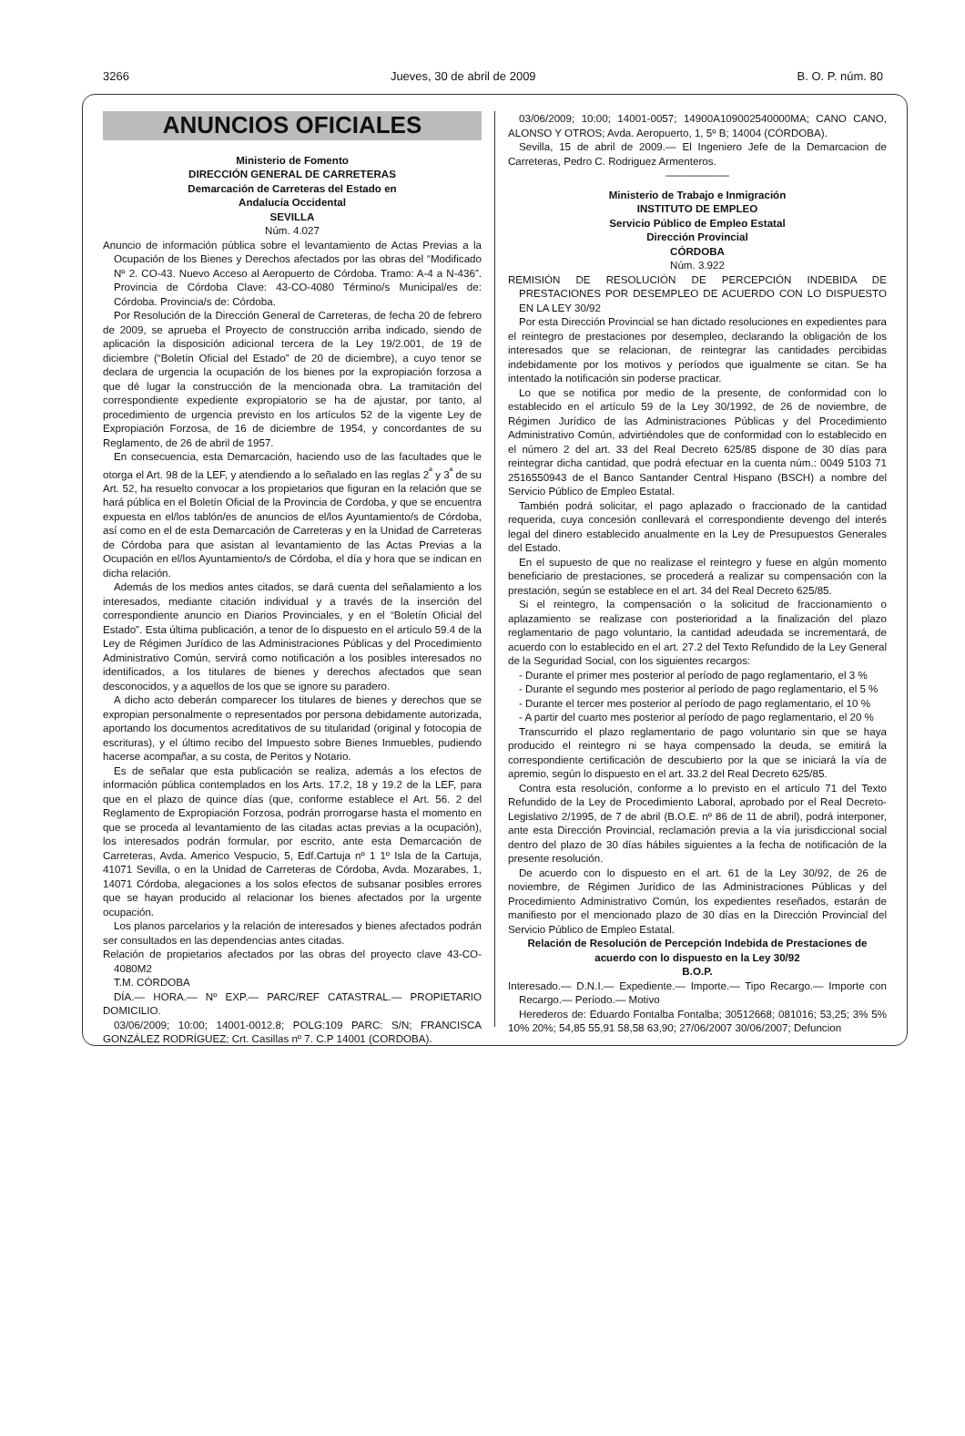3266 Jueves, 30 de abril de 2009 B. O. P. núm. 80
ANUNCIOS OFICIALES
Ministerio de Fomento
DIRECCIÓN GENERAL DE CARRETERAS
Demarcación de Carreteras del Estado en
Andalucía Occidental
SEVILLA
Núm. 4.027
Anuncio de información pública sobre el levantamiento de Actas Previas a la Ocupación de los Bienes y Derechos afectados por las obras del “Modificado Nº 2. CO-43. Nuevo Acceso al Aeropuerto de Córdoba. Tramo: A-4 a N-436”. Provincia de Córdoba Clave: 43-CO-4080 Término/s Municipal/es de: Córdoba. Provincia/s de: Córdoba.
Por Resolución de la Dirección General de Carreteras, de fecha 20 de febrero de 2009, se aprueba el Proyecto de construcción arriba indicado, siendo de aplicación la disposición adicional tercera de la Ley 19/2.001, de 19 de diciembre (“Boletín Oficial del Estado” de 20 de diciembre), a cuyo tenor se declara de urgencia la ocupación de los bienes por la expropiación forzosa a que dé lugar la construcción de la mencionada obra. La tramitación del correspondiente expediente expropiatorio se ha de ajustar, por tanto, al procedimiento de urgencia previsto en los artículos 52 de la vigente Ley de Expropiación Forzosa, de 16 de diciembre de 1954, y concordantes de su Reglamento, de 26 de abril de 1957.
En consecuencia, esta Demarcación, haciendo uso de las facultades que le otorga el Art. 98 de la LEF, y atendiendo a lo señalado en las reglas 2<sup>ª</sup> y 3<sup>ª</sup> de su Art. 52, ha resuelto convocar a los propietarios que figuran en la relación que se hará pública en el Boletín Oficial de la Provincia de Cordoba, y que se encuentra expuesta en el/los tablón/es de anuncios de el/los Ayuntamiento/s de Córdoba, así como en el de esta Demarcación de Carreteras y en la Unidad de Carreteras de Córdoba para que asistan al levantamiento de las Actas Previas a la Ocupación en el/los Ayuntamiento/s de Córdoba, el día y hora que se indican en dicha relación.
Además de los medios antes citados, se dará cuenta del señalamiento a los interesados, mediante citación individual y a través de la inserción del correspondiente anuncio en Diarios Provinciales, y en el “Boletín Oficial del Estado”. Esta última publicación, a tenor de lo dispuesto en el artículo 59.4 de la Ley de Régimen Jurídico de las Administraciones Públicas y del Procedimiento Administrativo Común, servirá como notificación a los posibles interesados no identificados, a los titulares de bienes y derechos afectados que sean desconocidos, y a aquellos de los que se ignore su paradero.
A dicho acto deberán comparecer los titulares de bienes y derechos que se expropian personalmente o representados por persona debidamente autorizada, aportando los documentos acreditativos de su titularidad (original y fotocopia de escrituras), y el último recibo del Impuesto sobre Bienes Inmuebles, pudiendo hacerse acompañar, a su costa, de Peritos y Notario.
Es de señalar que esta publicación se realiza, además a los efectos de información pública contemplados en los Arts. 17.2, 18 y 19.2 de la LEF, para que en el plazo de quince días (que, conforme establece el Art. 56. 2 del Reglamento de Expropiación Forzosa, podrán prorrogarse hasta el momento en que se proceda al levantamiento de las citadas actas previas a la ocupación), los interesados podrán formular, por escrito, ante esta Demarcación de Carreteras, Avda. Americo Vespucio, 5, Edf.Cartuja nº 1 1º Isla de la Cartuja, 41071 Sevilla, o en la Unidad de Carreteras de Córdoba, Avda. Mozarabes, 1, 14071 Córdoba, alegaciones a los solos efectos de subsanar posibles errores que se hayan producido al relacionar los bienes afectados por la urgente ocupación.
Los planos parcelarios y la relación de interesados y bienes afectados podrán ser consultados en las dependencias antes citadas.
Relación de propietarios afectados por las obras del proyecto clave 43-CO-4080M2
T.M. CÓRDOBA
DÍA.— HORA.— Nº EXP.— PARC/REF CATASTRAL.— PROPIETARIO DOMICILIO.
03/06/2009; 10:00; 14001-0012.8; POLG:109 PARC: S/N; FRANCISCA GONZÁLEZ RODRÍGUEZ; Crt. Casillas nº 7. C.P 14001 (CORDOBA).
03/06/2009; 10:00; 14001-0057; 14900A109002540000MA; CANO CANO, ALONSO Y OTROS; Avda. Aeropuerto, 1, 5º B; 14004 (CÓRDOBA).
Sevilla, 15 de abril de 2009.— El Ingeniero Jefe de la Demarcacion de Carreteras, Pedro C. Rodriguez Armenteros.
——————
Ministerio de Trabajo e Inmigración
INSTITUTO DE EMPLEO
Servicio Público de Empleo Estatal
Dirección Provincial
CÓRDOBA
Núm. 3.922
REMISIÓN DE RESOLUCIÓN DE PERCEPCIÓN INDEBIDA DE PRESTACIONES POR DESEMPLEO DE ACUERDO CON LO DISPUESTO EN LA LEY 30/92
Por esta Dirección Provincial se han dictado resoluciones en expedientes para el reintegro de prestaciones por desempleo, declarando la obligación de los interesados que se relacionan, de reintegrar las cantidades percibidas indebidamente por los motivos y períodos que igualmente se citan. Se ha intentado la notificación sin poderse practicar.
Lo que se notifica por medio de la presente, de conformidad con lo establecido en el artículo 59 de la Ley 30/1992, de 26 de noviembre, de Régimen Jurídico de las Administraciones Públicas y del Procedimiento Administrativo Común, advirtiéndoles que de conformidad con lo establecido en el número 2 del art. 33 del Real Decreto 625/85 dispone de 30 días para reintegrar dicha cantidad, que podrá efectuar en la cuenta núm.: 0049 5103 71 2516550943 de el Banco Santander Central Hispano (BSCH) a nombre del Servicio Público de Empleo Estatal.
También podrá solicitar, el pago aplazado o fraccionado de la cantidad requerida, cuya concesión conllevará el correspondiente devengo del interés legal del dinero establecido anualmente en la Ley de Presupuestos Generales del Estado.
En el supuesto de que no realizase el reintegro y fuese en algún momento beneficiario de prestaciones, se procederá a realizar su compensación con la prestación, según se establece en el art. 34 del Real Decreto 625/85.
Si el reintegro, la compensación o la solicitud de fraccionamiento o aplazamiento se realizase con posterioridad a la finalización del plazo reglamentario de pago voluntario, la cantidad adeudada se incrementará, de acuerdo con lo establecido en el art. 27.2 del Texto Refundido de la Ley General de la Seguridad Social, con los siguientes recargos:
- Durante el primer mes posterior al período de pago reglamentario, el 3 %
- Durante el segundo mes posterior al período de pago reglamentario, el 5 %
- Durante el tercer mes posterior al período de pago reglamentario, el 10 %
- A partir del cuarto mes posterior al período de pago reglamentario, el 20 %
Transcurrido el plazo reglamentario de pago voluntario sin que se haya producido el reintegro ni se haya compensado la deuda, se emitirá la correspondiente certificación de descubierto por la que se iniciará la vía de apremio, según lo dispuesto en el art. 33.2 del Real Decreto 625/85.
Contra esta resolución, conforme a lo previsto en el artículo 71 del Texto Refundido de la Ley de Procedimiento Laboral, aprobado por el Real Decreto-Legislativo 2/1995, de 7 de abril (B.O.E. nº 86 de 11 de abril), podrá interponer, ante esta Dirección Provincial, reclamación previa a la vía jurisdiccional social dentro del plazo de 30 días hábiles siguientes a la fecha de notificación de la presente resolución.
De acuerdo con lo dispuesto en el art. 61 de la Ley 30/92, de 26 de noviembre, de Régimen Jurídico de las Administraciones Públicas y del Procedimiento Administrativo Común, los expedientes reseñados, estarán de manifiesto por el mencionado plazo de 30 días en la Dirección Provincial del Servicio Público de Empleo Estatal.
Relación de Resolución de Percepción Indebida de Prestaciones de acuerdo con lo dispuesto en la Ley 30/92
B.O.P.
Interesado.— D.N.I.— Expediente.— Importe.— Tipo Recargo.— Importe con Recargo.— Período.— Motivo
Herederos de: Eduardo Fontalba Fontalba; 30512668; 081016; 53,25; 3% 5% 10% 20%; 54,85 55,91 58,58 63,90; 27/06/2007 30/06/2007; Defuncion